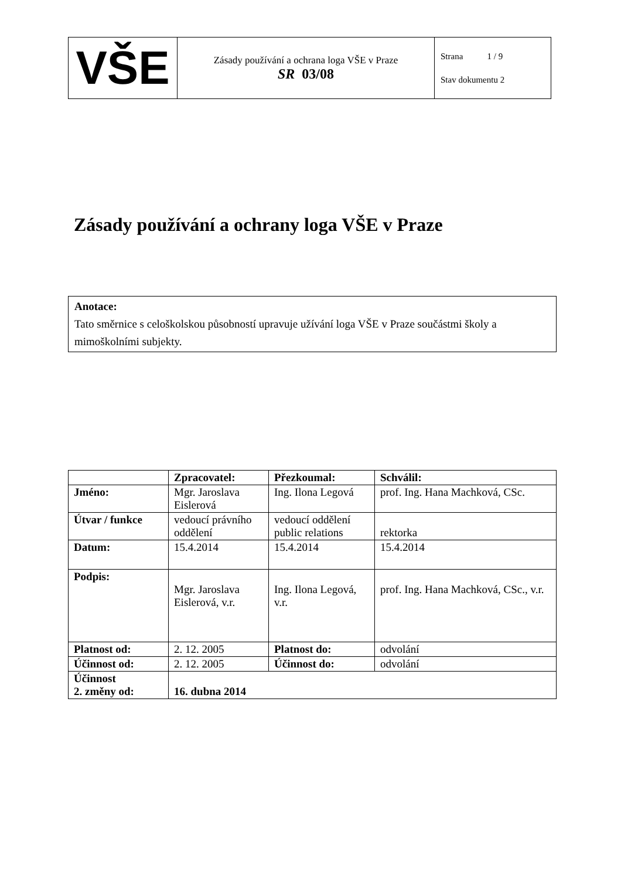| VŠE | Zásady používání a ochrana loga VŠE v Praze SR 03/08 | Strana 1 / 9 Stav dokumentu 2 |
Zásady používání a ochrany loga VŠE v Praze
Anotace:
Tato směrnice s celoškolskou působností upravuje užívání loga VŠE v Praze součástmi školy a mimoškolními subjekty.
| | Zpracovatel: | Přezkoumal: | Schválil: |
| --- | --- | --- | --- |
| Jméno: | Mgr. Jaroslava Eislerová | Ing. Ilona Legová | prof. Ing. Hana Machková, CSc. |
| Útvar / funkce | vedoucí právního oddělení | vedoucí oddělení public relations | rektorka |
| Datum: | 15.4.2014 | 15.4.2014 | 15.4.2014 |
| Podpis: | Mgr. Jaroslava Eislerová, v.r. | Ing. Ilona Legová, v.r. | prof. Ing. Hana Machková, CSc., v.r. |
| Platnost od: | 2. 12. 2005 | Platnost do: | odvolání |
| Účinnost od: | 2. 12. 2005 | Účinnost do: | odvolání |
| Účinnost 2. změny od: | 16. dubna 2014 | | |